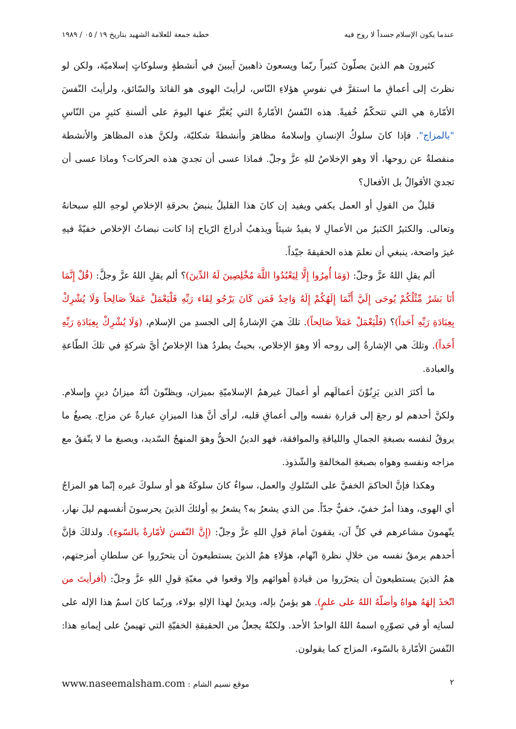عندما يكون الإسلام جسداً لا روح فيه خطبة جمعة للعلامة الشهيد بتاريخ ١٩ / ٠٥ / ١٩٨٩
كثيرونَ هم الذينَ يصلّونَ كثيراً ربّما ويسعونَ ذاهبينَ آيبينَ في أنشطةٍ وسلوكاتٍ إسلاميّة، ولكن لو نظرتَ إلى أعماقِ ما استقرَّ في نفوسِ هؤلاءِ النّاس، لرأيتَ الهوى هو القائدَ والسّائق، ولرأيتَ النّفسَ الأمّارة هي التي تتحكّمُ خُفيةً. هذه النّفسُ الأمّارةُ التي يُعَبَّرُ عنها اليومَ على ألسنةِ كثيرٍ من النّاسِ "بالمزاج". فإذا كانَ سلوكُ الإنسانِ وإسلامهُ مظاهرَ وأنشطةً شكليّة، ولكنَّ هذه المظاهرَ والأنشطة منفصلةٌ عن روحها، ألا وهو الإخلاصُ للهِ عزَّ وجلّ. فماذا عسى أن تجديَ هذه الحركات؟ وماذا عسى أن تجديَ الأقوالُ بل الأفعال؟
قليلٌ من القولِ أو العمل يكفي ويفيد إن كانَ هذا القليلُ ينبضُ بحرقةِ الإخلاصِ لوجهِ اللهِ سبحانهُ وتعالى. والكثيرُ الكثيرُ من الأعمالِ لا يفيدُ شيئاً ويذهبُ أدراجَ الرّياح إذا كانت نبضاتُ الإخلاص خفيّةً فيهِ غيرَ واضحة، ينبغي أن نعلمَ هذه الحقيقةَ جيّداً.
ألم يقلِ اللهُ عزَّ وجلّ: (وَمَا أُمِرُوا إِلَّا لِيَعْبُدُوا اللَّهَ مُخْلِصِينَ لَهُ الدِّينَ)؟ ألم يقلِ اللهُ عزَّ وجلَّ: (قُلْ إِنَّمَا أَنَا بَشَرٌ مِّثْلُكُمْ يُوحَى إِلَيَّ أَنَّمَا إِلَهُكُمْ إِلَهٌ وَاحِدٌ فَمَن كَانَ يَرْجُو لِقَاء رَبِّهِ فَلْيَعْمَلْ عَمَلاً صَالِحاً وَلَا يُشْرِكْ بِعِبَادَةِ رَبِّهِ أَحَداً)؟ (فَلْيَعْمَلْ عَمَلاً صَالِحاً). تلكَ هيَ الإشارةُ إلى الجسدِ من الإسلام، (وَلَا يُشْرِكْ بِعِبَادَةِ رَبِّهِ أَحَداً). وتلكَ هي الإشارةُ إلى روحه ألا وهوَ الإخلاص، بحيثُ يطردُ هذا الإخلاصُ أيَّ شركةٍ في تلكَ الطّاعةِ والعبادة.
ما أكثرَ الذين يَزِنُوْنَ أعمالَهم أو أعمالَ غيرهمُ الإسلاميّةِ بميزان، ويظنّونَ أنّهُ ميزانُ دينٍ وإسلام. ولكنَّ أحدهم لو رجعَ إلى قرارةِ نفسه وإلى أعماقِ قلبه، لرأى أنَّ هذا الميزانِ عبارةٌ عن مزاج. يصبغُ ما يروقُ لنفسه بصبغةِ الجمالِ واللياقةِ والموافقة، فهو الدينُ الحقُّ وهوَ المنهجُ السّديد، ويصبغ ما لا يتّفقُ مع مزاجه ونفسهِ وهواه بصبغةِ المخالفةِ والشّذوذ.
وهكذا فإنَّ الحاكمَ الخفيَّ على السّلوكِ والعمل، سواءٌ كانَ سلوكَهُ هو أو سلوكَ غيره إنّما هو المزاجُ أي الهوى، وهذا أمرٌ خفيّ، خفيٌّ جدّاً. من الذي يشعرُ به؟ يشعرُ بهِ أولئكَ الذينَ يحرسونَ أنفسهم ليلَ نهار، يتّهمونَ مشاعرهم في كلِّ آن، يقفونَ أمامَ قولِ اللهِ عزَّ وجلّ: (إِنَّ النّفسَ لأمّارةٌ بالسّوءِ). ولذلكَ فإنَّ أحدهم يرمقُ نفسه من خلالِ نظرةِ اتّهام، هؤلاءِ همُ الذينَ يستطيعونَ أن يتحرّروا عن سلطانِ أمزجتهم، همُ الذينَ يستطيعونَ أن يتحرّروا من قيادةِ أهوائهم وإلا وقعوا في مغبّةِ قولِ اللهِ عزَّ وجلّ: (أفرأيتَ من اتّخذَ إلهَهُ هواهُ وأضلّهُ اللهُ على علمٍ). هو يؤمنُ بإله، ويدينُ لهذا الإلهِ بولاء، وربّما كانَ اسمُ هذا الإله على لسانِه أو في تصوّرِهِ اسمهُ اللهُ الواحدُ الأحد. ولكنّهُ يجعلُ من الحقيقةِ الخفيّةِ التي تهيمنُ على إيمانهِ هذا: النّفسَ الأمّارةَ بالسّوء، المزاج كما يقولون.
٢ موقع نسيم الشام : www.naseemalsham.com